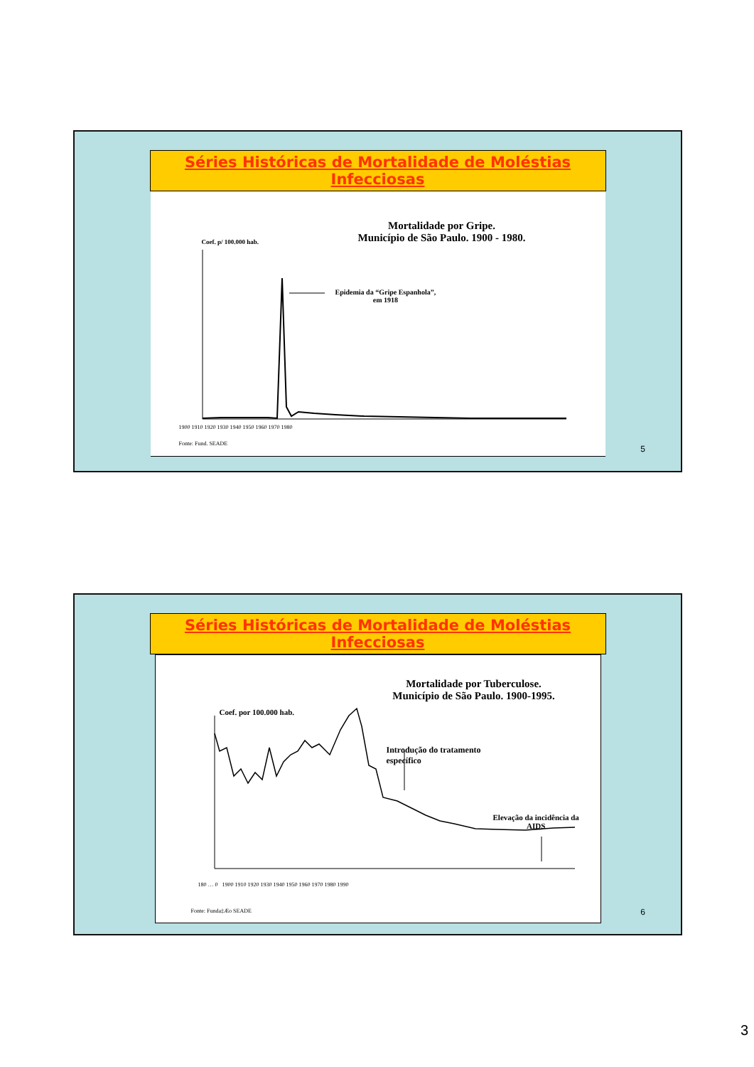Séries Históricas de Mortalidade de Moléstias Infecciosas
Mortalidade por Gripe.
Município de São Paulo. 1900 - 1980.
Coef. p/ 100.000 hab.
Epidemia da “Gripe Espanhola”,
em 1918
1900 1910 1920 1930 1940 1950 1960 1970 1980
Fonte: Fund. SEADE
5
Séries Históricas de Mortalidade de Moléstias Infecciosas
Mortalidade por Tuberculose.
Município de São Paulo. 1900-1995.
Coef. por 100.000 hab.
Introdução do tratamento
específico
Elevação da incidência da
AIDS
180 … 0 1900 1910 1920 1930 1940 1950 1960 1970 1980 1990
Fonte: Funda‡Æo SEADE
6
3